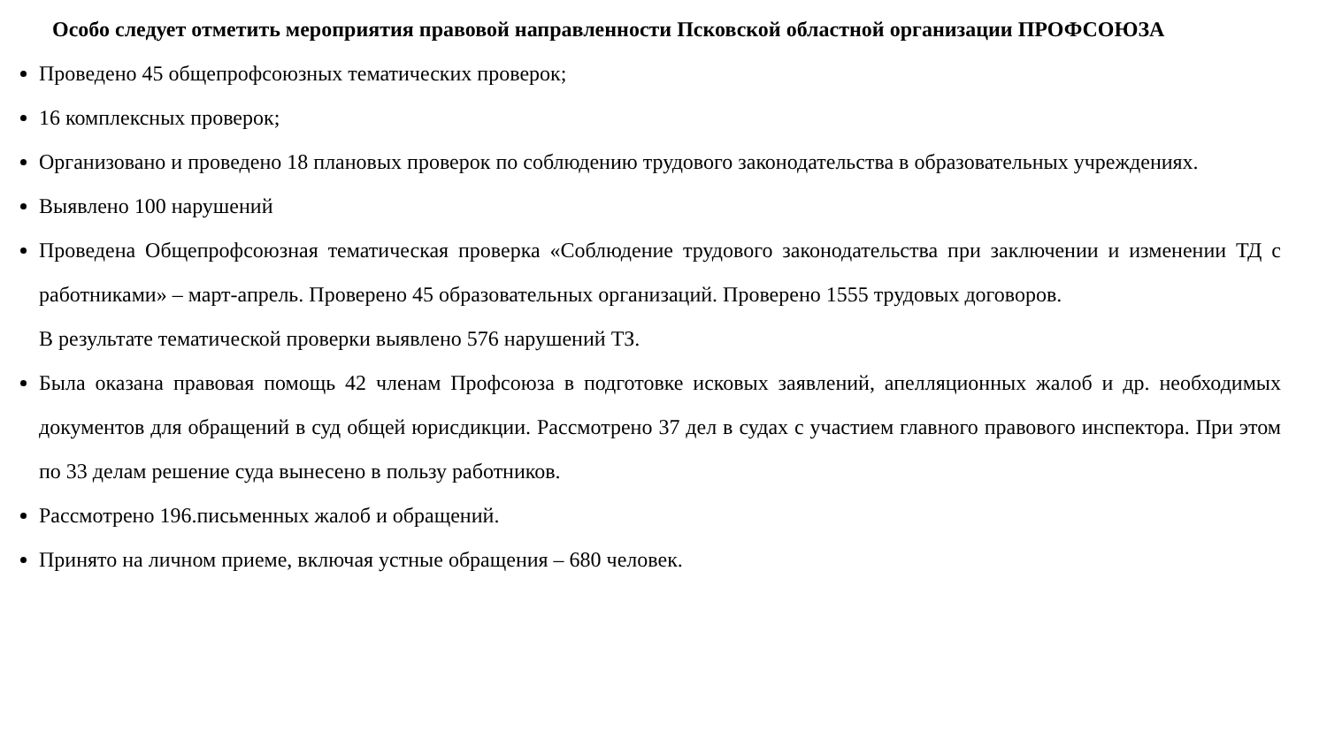Особо следует отметить мероприятия правовой направленности Псковской областной организации ПРОФСОЮЗА
Проведено 45 общепрофсоюзных тематических проверок;
16 комплексных проверок;
Организовано и проведено 18 плановых проверок по соблюдению трудового законодательства в образовательных учреждениях.
Выявлено 100 нарушений
Проведена Общепрофсоюзная тематическая проверка «Соблюдение трудового законодательства при заключении и изменении ТД с работниками» – март-апрель. Проверено 45 образовательных организаций. Проверено 1555 трудовых договоров.
В результате тематической проверки выявлено 576 нарушений ТЗ.
Была оказана правовая помощь 42 членам Профсоюза в подготовке исковых заявлений, апелляционных жалоб и др. необходимых документов для обращений в суд общей юрисдикции. Рассмотрено 37 дел в судах с участием главного правового инспектора. При этом по 33 делам решение суда вынесено в пользу работников.
Рассмотрено 196.письменных жалоб и обращений.
Принято на личном приеме, включая устные обращения – 680 человек.